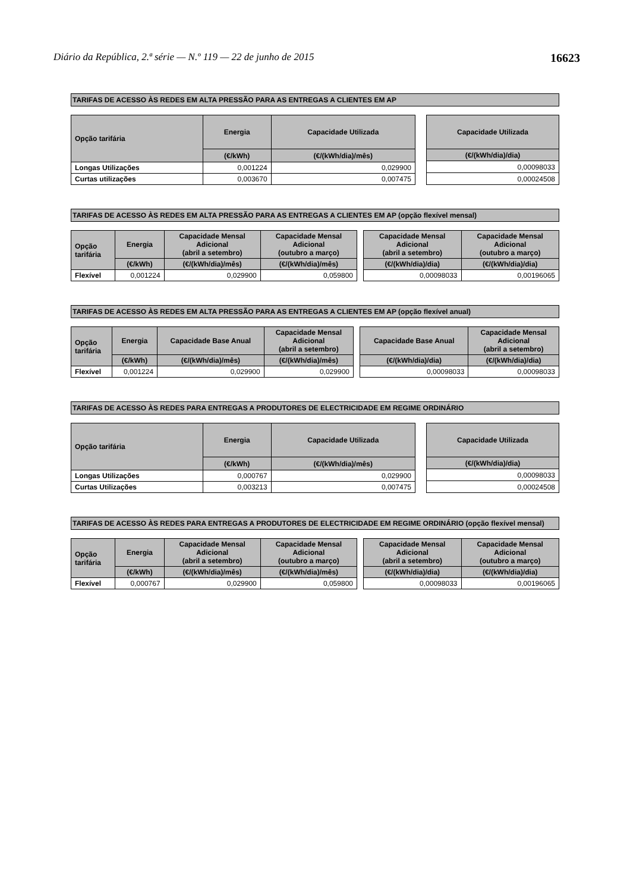Diário da República, 2.ª série — N.º 119 — 22 de junho de 2015 16623
TARIFAS DE ACESSO ÀS REDES EM ALTA PRESSÃO PARA AS ENTREGAS A CLIENTES EM AP
| Opção tarifária | Energia | Capacidade Utilizada |
| --- | --- | --- |
| | (€/kWh) | (€/(kWh/dia)/mês) |
| Longas Utilizações | 0,001224 | 0,029900 |
| Curtas utilizações | 0,003670 | 0,007475 |
| Capacidade Utilizada |
| --- |
| (€/(kWh/dia)/dia) |
| 0,00098033 |
| 0,00024508 |
TARIFAS DE ACESSO ÀS REDES EM ALTA PRESSÃO PARA AS ENTREGAS A CLIENTES EM AP (opção flexível mensal)
| Opção tarifária | Energia | Capacidade Mensal Adicional (abril a setembro) | Capacidade Mensal Adicional (outubro a março) |
| --- | --- | --- | --- |
| | (€/kWh) | (€/(kWh/dia)/mês) | (€/(kWh/dia)/mês) |
| Flexível | 0,001224 | 0,029900 | 0,059800 |
| Capacidade Mensal Adicional (abril a setembro) | Capacidade Mensal Adicional (outubro a março) |
| --- | --- |
| (€/(kWh/dia)/dia) | (€/(kWh/dia)/dia) |
| 0,00098033 | 0,00196065 |
TARIFAS DE ACESSO ÀS REDES EM ALTA PRESSÃO PARA AS ENTREGAS A CLIENTES EM AP (opção flexível anual)
| Opção tarifária | Energia | Capacidade Base Anual | Capacidade Mensal Adicional (abril a setembro) |
| --- | --- | --- | --- |
| | (€/kWh) | (€/(kWh/dia)/mês) | (€/(kWh/dia)/mês) |
| Flexível | 0,001224 | 0,029900 | 0,029900 |
| Capacidade Base Anual | Capacidade Mensal Adicional (abril a setembro) |
| --- | --- |
| (€/(kWh/dia)/dia) | (€/(kWh/dia)/dia) |
| 0,00098033 | 0,00098033 |
TARIFAS DE ACESSO ÀS REDES PARA ENTREGAS A PRODUTORES DE ELECTRICIDADE EM REGIME ORDINÁRIO
| Opção tarifária | Energia | Capacidade Utilizada |
| --- | --- | --- |
| | (€/kWh) | (€/(kWh/dia)/mês) |
| Longas Utilizações | 0,000767 | 0,029900 |
| Curtas Utilizações | 0,003213 | 0,007475 |
| Capacidade Utilizada |
| --- |
| (€/(kWh/dia)/dia) |
| 0,00098033 |
| 0,00024508 |
TARIFAS DE ACESSO ÀS REDES PARA ENTREGAS A PRODUTORES DE ELECTRICIDADE EM REGIME ORDINÁRIO (opção flexível mensal)
| Opção tarifária | Energia | Capacidade Mensal Adicional (abril a setembro) | Capacidade Mensal Adicional (outubro a março) |
| --- | --- | --- | --- |
| | (€/kWh) | (€/(kWh/dia)/mês) | (€/(kWh/dia)/mês) |
| Flexível | 0,000767 | 0,029900 | 0,059800 |
| Capacidade Mensal Adicional (abril a setembro) | Capacidade Mensal Adicional (outubro a março) |
| --- | --- |
| (€/(kWh/dia)/dia) | (€/(kWh/dia)/dia) |
| 0,00098033 | 0,00196065 |